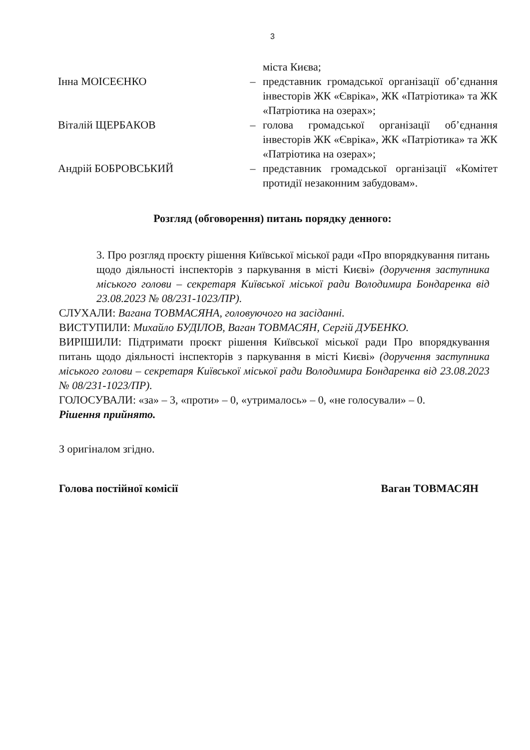3
міста Києва;
Інна МОІСЕЄНКО – представник громадської організації об’єднання інвесторів ЖК «Євріка», ЖК «Патріотика» та ЖК «Патріотика на озерах»;
Віталій ЩЕРБАКОВ – голова громадської організації об’єднання інвесторів ЖК «Євріка», ЖК «Патріотика» та ЖК «Патріотика на озерах»;
Андрій БОБРОВСЬКИЙ – представник громадської організації «Комітет протидії незаконним забудовам».
Розгляд (обговорення) питань порядку денного:
3. Про розгляд проєкту рішення Київської міської ради «Про впорядкування питань щодо діяльності інспекторів з паркування в місті Києві» (доручення заступника міського голови – секретаря Київської міської ради Володимира Бондаренка від 23.08.2023 № 08/231-1023/ПР).
СЛУХАЛИ: Вагана ТОВМАСЯНА, головуючого на засіданні.
ВИСТУПИЛИ: Михайло БУДІЛОВ, Ваган ТОВМАСЯН, Сергій ДУБЕНКО.
ВИРІШИЛИ: Підтримати проєкт рішення Київської міської ради Про впорядкування питань щодо діяльності інспекторів з паркування в місті Києві» (доручення заступника міського голови – секретаря Київської міської ради Володимира Бондаренка від 23.08.2023 № 08/231-1023/ПР).
ГОЛОСУВАЛИ: «за» – 3, «проти» – 0, «утрималось» – 0, «не голосували» – 0.
Рішення прийнято.
З оригіналом згідно.
Голова постійної комісії Ваган ТОВМАСЯН